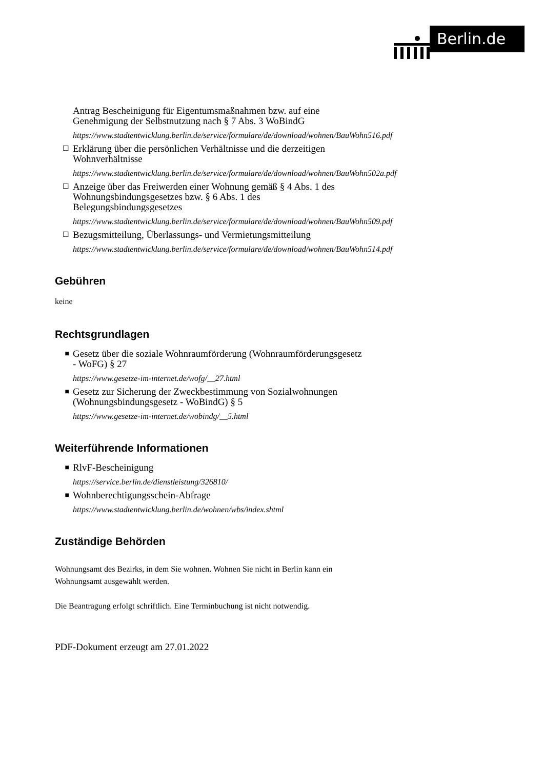Berlin.de
Antrag Bescheinigung für Eigentumsmaßnahmen bzw. auf eine Genehmigung der Selbstnutzung nach § 7 Abs. 3 WoBindG
https://www.stadtentwicklung.berlin.de/service/formulare/de/download/wohnen/BauWohn516.pdf
☐ Erklärung über die persönlichen Verhältnisse und die derzeitigen Wohnverhältnisse
https://www.stadtentwicklung.berlin.de/service/formulare/de/download/wohnen/BauWohn502a.pdf
☐ Anzeige über das Freiwerden einer Wohnung gemäß § 4 Abs. 1 des Wohnungsbindungsgesetzes bzw. § 6 Abs. 1 des Belegungsbindungsgesetzes
https://www.stadtentwicklung.berlin.de/service/formulare/de/download/wohnen/BauWohn509.pdf
☐ Bezugsmitteilung, Überlassungs- und Vermietungsmitteilung
https://www.stadtentwicklung.berlin.de/service/formulare/de/download/wohnen/BauWohn514.pdf
Gebühren
keine
Rechtsgrundlagen
■ Gesetz über die soziale Wohnraumförderung (Wohnraumförderungsgesetz - WoFG) § 27
https://www.gesetze-im-internet.de/wofg/__27.html
■ Gesetz zur Sicherung der Zweckbestimmung von Sozialwohnungen (Wohnungsbindungsgesetz - WoBindG) § 5
https://www.gesetze-im-internet.de/wobindg/__5.html
Weiterführende Informationen
■ RlvF-Bescheinigung
https://service.berlin.de/dienstleistung/326810/
■ Wohnberechtigungsschein-Abfrage
https://www.stadtentwicklung.berlin.de/wohnen/wbs/index.shtml
Zuständige Behörden
Wohnungsamt des Bezirks, in dem Sie wohnen. Wohnen Sie nicht in Berlin kann ein Wohnungsamt ausgewählt werden.
Die Beantragung erfolgt schriftlich. Eine Terminbuchung ist nicht notwendig.
PDF-Dokument erzeugt am 27.01.2022